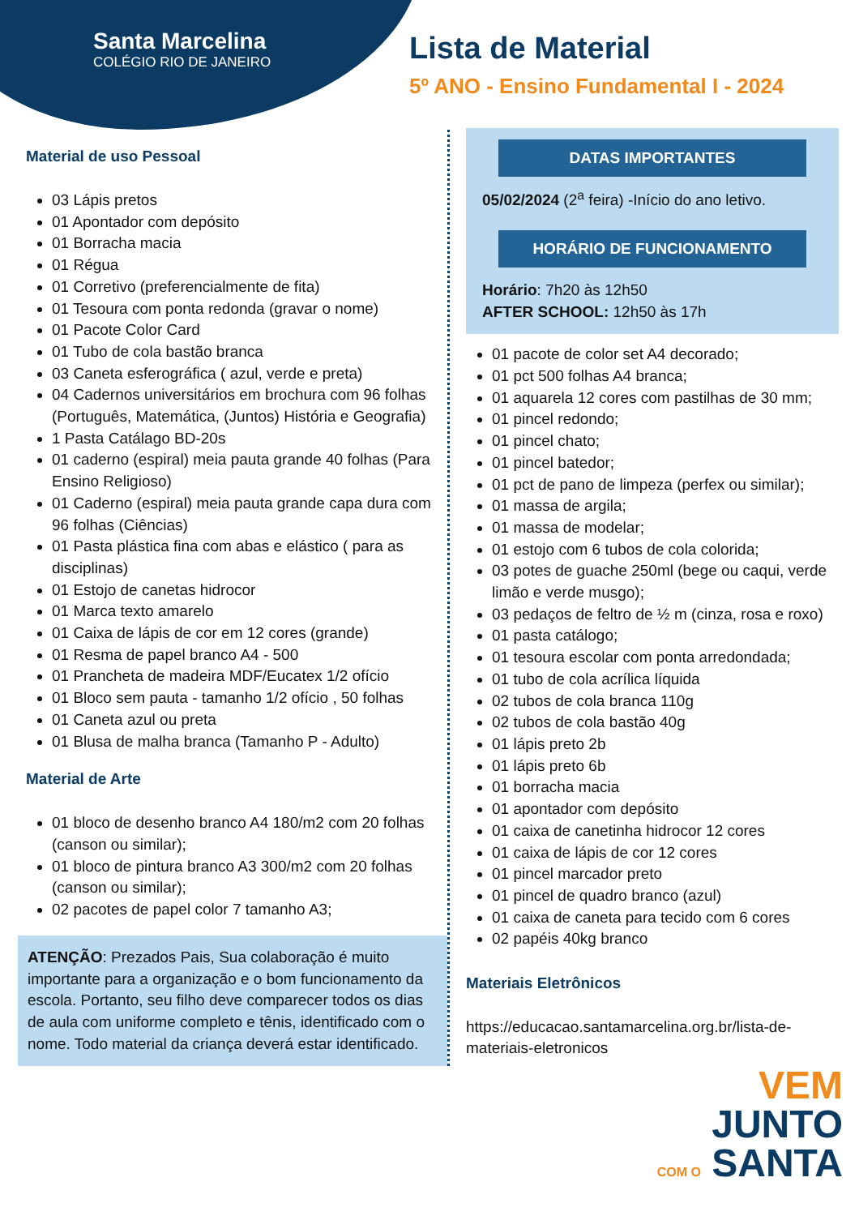Santa Marcelina
COLÉGIO RIO DE JANEIRO
Lista de Material
5º ANO - Ensino Fundamental I - 2024
Material de uso Pessoal
03 Lápis pretos
01 Apontador com depósito
01 Borracha macia
01 Régua
01 Corretivo (preferencialmente de fita)
01 Tesoura com ponta redonda (gravar o nome)
01 Pacote Color Card
01 Tubo de cola bastão branca
03 Caneta esferográfica ( azul, verde e preta)
04 Cadernos universitários em brochura com 96 folhas (Português, Matemática, (Juntos) História e Geografia)
1 Pasta Catálago BD-20s
01 caderno (espiral) meia pauta grande 40 folhas (Para Ensino Religioso)
01 Caderno (espiral) meia pauta grande capa dura com 96 folhas (Ciências)
01 Pasta plástica fina com abas e elástico ( para as disciplinas)
01 Estojo de canetas hidrocor
01 Marca texto amarelo
01 Caixa de lápis de cor em 12 cores (grande)
01 Resma de papel branco A4 - 500
01 Prancheta de madeira MDF/Eucatex 1/2 ofício
01 Bloco sem pauta - tamanho 1/2 ofício , 50 folhas
01 Caneta azul ou preta
01 Blusa de malha branca (Tamanho P - Adulto)
Material de Arte
01 bloco de desenho branco A4 180/m2 com 20 folhas (canson ou similar);
01 bloco de pintura branco A3 300/m2 com 20 folhas (canson ou similar);
02 pacotes de papel color 7 tamanho A3;
ATENÇÃO: Prezados Pais, Sua colaboração é muito importante para a organização e o bom funcionamento da escola. Portanto, seu filho deve comparecer todos os dias de aula com uniforme completo e tênis, identificado com o nome. Todo material da criança deverá estar identificado.
DATAS IMPORTANTES
05/02/2024 (2<sup>a</sup> feira) -Início do ano letivo.
HORÁRIO DE FUNCIONAMENTO
Horário: 7h20 às 12h50
AFTER SCHOOL: 12h50 às 17h
01 pacote de color set A4 decorado;
01 pct 500 folhas A4 branca;
01 aquarela 12 cores com pastilhas de 30 mm;
01 pincel redondo;
01 pincel chato;
01 pincel batedor;
01 pct de pano de limpeza (perfex ou similar);
01 massa de argila;
01 massa de modelar;
01 estojo com 6 tubos de cola colorida;
03 potes de guache 250ml (bege ou caqui, verde limão e verde musgo);
03 pedaços de feltro de ½ m (cinza, rosa e roxo)
01 pasta catálogo;
01 tesoura escolar com ponta arredondada;
01 tubo de cola acrílica líquida
02 tubos de cola branca 110g
02 tubos de cola bastão 40g
01 lápis preto 2b
01 lápis preto 6b
01 borracha macia
01 apontador com depósito
01 caixa de canetinha hidrocor 12 cores
01 caixa de lápis de cor 12 cores
01 pincel marcador preto
01 pincel de quadro branco (azul)
01 caixa de caneta para tecido com 6 cores
02 papéis 40kg branco
Materiais Eletrônicos
https://educacao.santamarcelina.org.br/lista-de-materiais-eletronicos
VEM
JUNTO
COM O SANTA